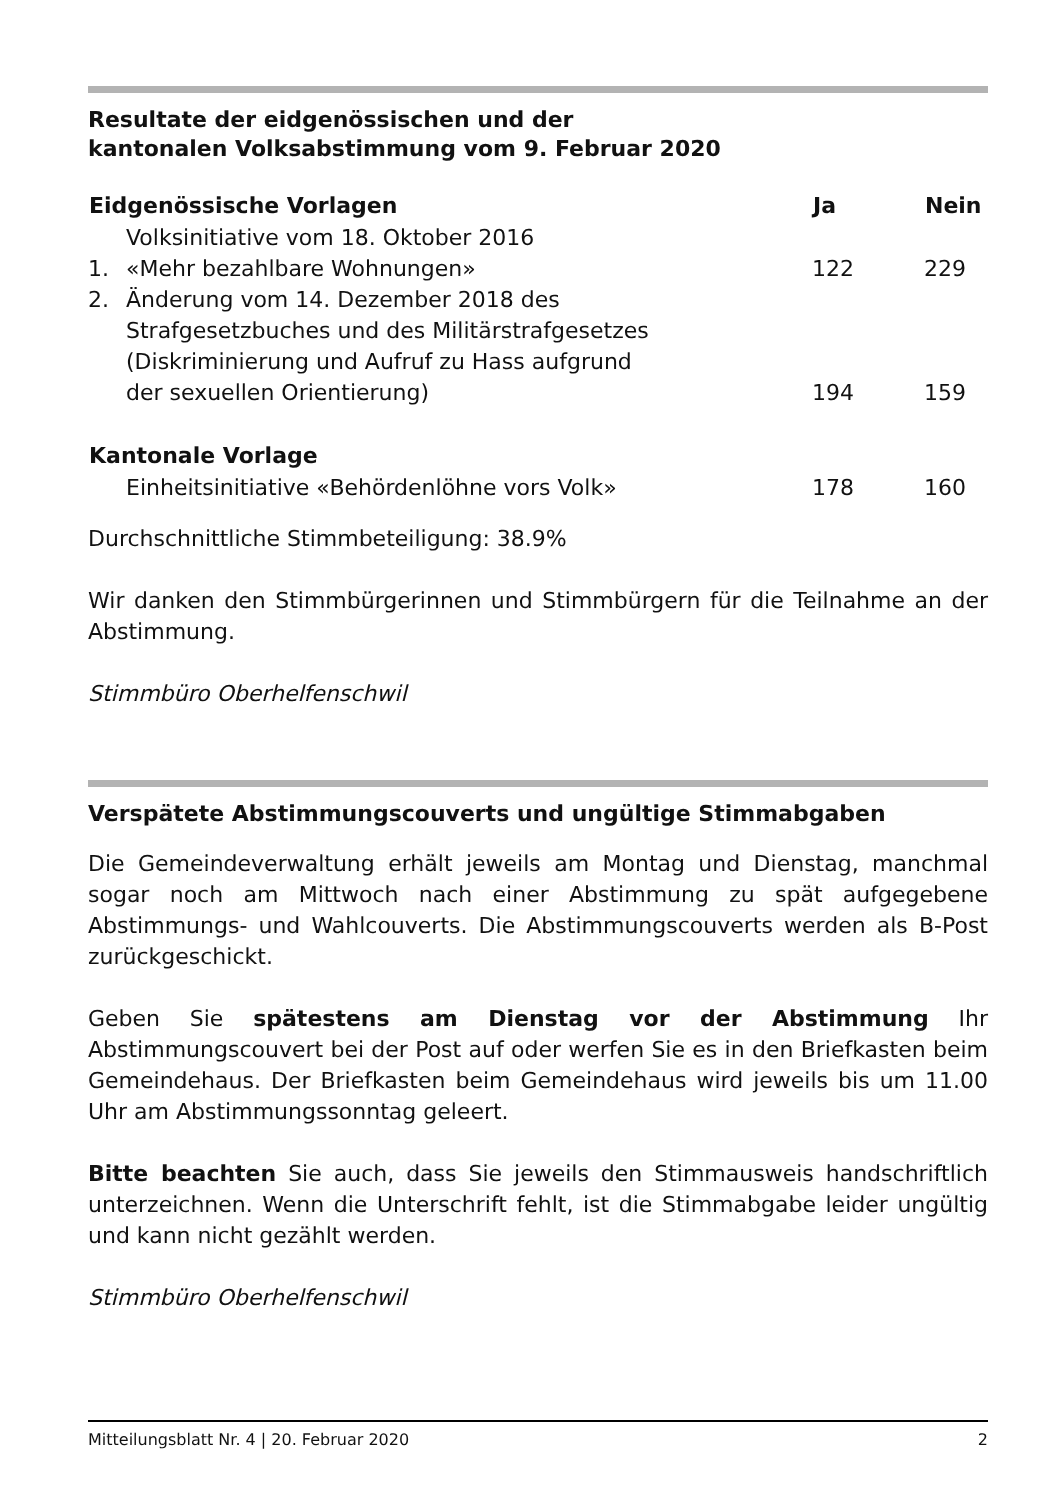Resultate der eidgenössischen und der
kantonalen Volksabstimmung vom 9. Februar 2020
| Eidgenössische Vorlagen | | Ja | Nein |
| --- | --- | --- | --- |
| 1. | Volksinitiative vom 18. Oktober 2016 «Mehr bezahlbare Wohnungen» | 122 | 229 |
| 2. | Änderung vom 14. Dezember 2018 des Strafgesetzbuches und des Militärstrafgesetzes (Diskriminierung und Aufruf zu Hass aufgrund der sexuellen Orientierung) | 194 | 159 |
| Kantonale Vorlage | | | |
| | Einheitsinitiative «Behördenlöhne vors Volk» | 178 | 160 |
Durchschnittliche Stimmbeteiligung: 38.9%
Wir danken den Stimmbürgerinnen und Stimmbürgern für die Teilnahme an der Abstimmung.
Stimmbüro Oberhelfenschwil
Verspätete Abstimmungscouverts und ungültige Stimmabgaben
Die Gemeindeverwaltung erhält jeweils am Montag und Dienstag, manchmal sogar noch am Mittwoch nach einer Abstimmung zu spät aufgegebene Abstimmungs- und Wahlcouverts. Die Abstimmungscouverts werden als B-Post zurückgeschickt.
Geben Sie spätestens am Dienstag vor der Abstimmung Ihr Abstimmungscouvert bei der Post auf oder werfen Sie es in den Briefkasten beim Gemeindehaus. Der Briefkasten beim Gemeindehaus wird jeweils bis um 11.00 Uhr am Abstimmungssonntag geleert.
Bitte beachten Sie auch, dass Sie jeweils den Stimmausweis handschriftlich unterzeichnen. Wenn die Unterschrift fehlt, ist die Stimmabgabe leider ungültig und kann nicht gezählt werden.
Stimmbüro Oberhelfenschwil
Mitteilungsblatt Nr. 4 | 20. Februar 2020 2